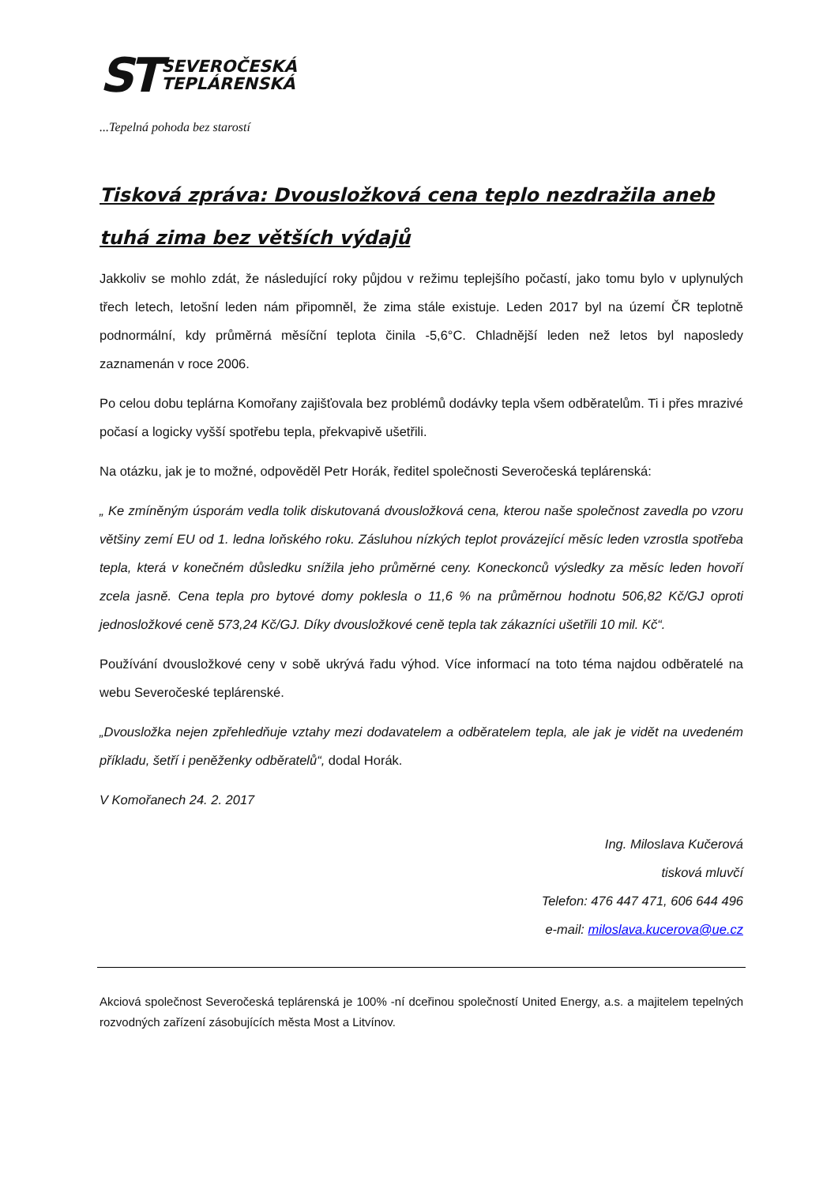ST
SEVEROČESKÁ
TEPLÁRENSKÁ
...Tepelná pohoda bez starostí
Tisková zpráva: Dvousložková cena teplo nezdražila aneb tuhá zima bez větších výdajů
Jakkoliv se mohlo zdát, že následující roky půjdou v režimu teplejšího počastí, jako tomu bylo v uplynulých třech letech, letošní leden nám připomněl, že zima stále existuje. Leden 2017 byl na území ČR teplotně podnormální, kdy průměrná měsíční teplota činila -5,6°C. Chladnější leden než letos byl naposledy zaznamenán v roce 2006.
Po celou dobu teplárna Komořany zajišťovala bez problémů dodávky tepla všem odběratelům. Ti i přes mrazivé počasí a logicky vyšší spotřebu tepla, překvapivě ušetřili.
Na otázku, jak je to možné, odpověděl Petr Horák, ředitel společnosti Severočeská teplárenská:
„ Ke zmíněným úsporám vedla tolik diskutovaná dvousložková cena, kterou naše společnost zavedla po vzoru většiny zemí EU od 1. ledna loňského roku. Zásluhou nízkých teplot provázející měsíc leden vzrostla spotřeba tepla, která v konečném důsledku snížila jeho průměrné ceny. Koneckonců výsledky za měsíc leden hovoří zcela jasně. Cena tepla pro bytové domy poklesla o 11,6 % na průměrnou hodnotu 506,82 Kč/GJ oproti jednosložkové ceně 573,24 Kč/GJ. Díky dvousložkové ceně tepla tak zákazníci ušetřili 10 mil. Kč“.
Používání dvousložkové ceny v sobě ukrývá řadu výhod. Více informací na toto téma najdou odběratelé na webu Severočeské teplárenské.
„Dvousložka nejen zpřehledňuje vztahy mezi dodavatelem a odběratelem tepla, ale jak je vidět na uvedeném příkladu, šetří i peněženky odběratelů“, dodal Horák.
V Komořanech 24. 2. 2017
Ing. Miloslava Kučerová
tisková mluvčí
Telefon: 476 447 471, 606 644 496
e-mail: miloslava.kucerova@ue.cz
Akciová společnost Severočeská teplárenská je 100% -ní dceřinou společností United Energy, a.s. a majitelem tepelných rozvodných zařízení zásobujících města Most a Litvínov.